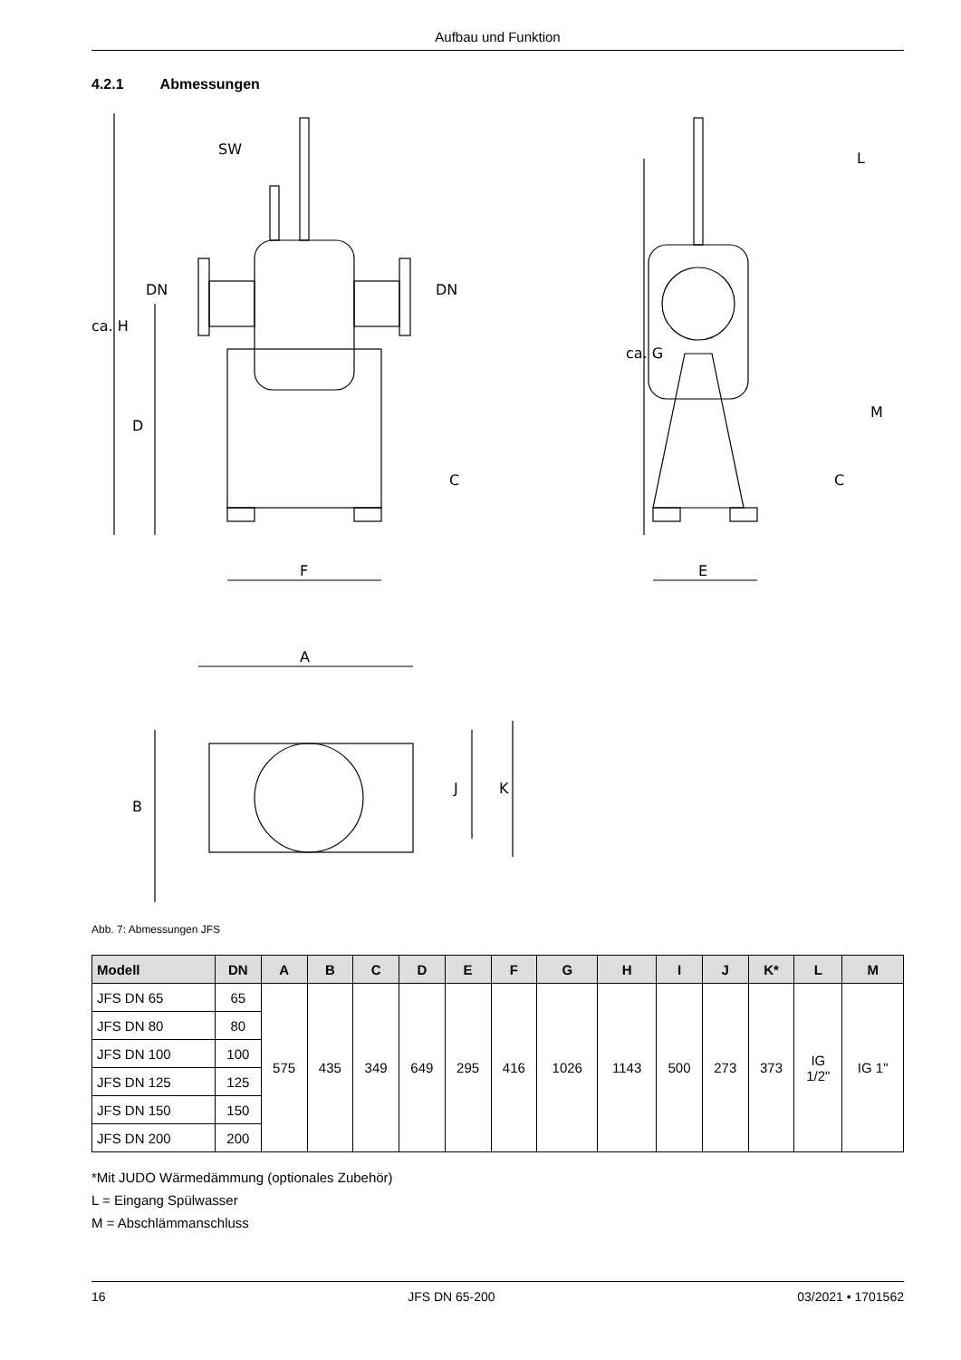Aufbau und Funktion
4.2.1 Abmessungen
SW
DN
DN
ca. H
D
C
F
L
ca. G
M
C
E
A
B
J
K
Abb. 7: Abmessungen JFS
| Modell | DN | A | B | C | D | E | F | G | H | I | J | K* | L | M |
| --- | --- | --- | --- | --- | --- | --- | --- | --- | --- | --- | --- | --- | --- | --- |
| JFS DN 65 | 65 | 575 | 435 | 349 | 649 | 295 | 416 | 1026 | 1143 | 500 | 273 | 373 | IG 1/2" | IG 1" |
| JFS DN 80 | 80 | | | | | | | | | | | | | |
| JFS DN 100 | 100 | | | | | | | | | | | | | |
| JFS DN 125 | 125 | | | | | | | | | | | | | |
| JFS DN 150 | 150 | | | | | | | | | | | | | |
| JFS DN 200 | 200 | | | | | | | | | | | | | |
*Mit JUDO Wärmedämmung (optionales Zubehör)
L = Eingang Spülwasser
M = Abschlämmanschluss
16 JFS DN 65-200 03/2021 • 1701562